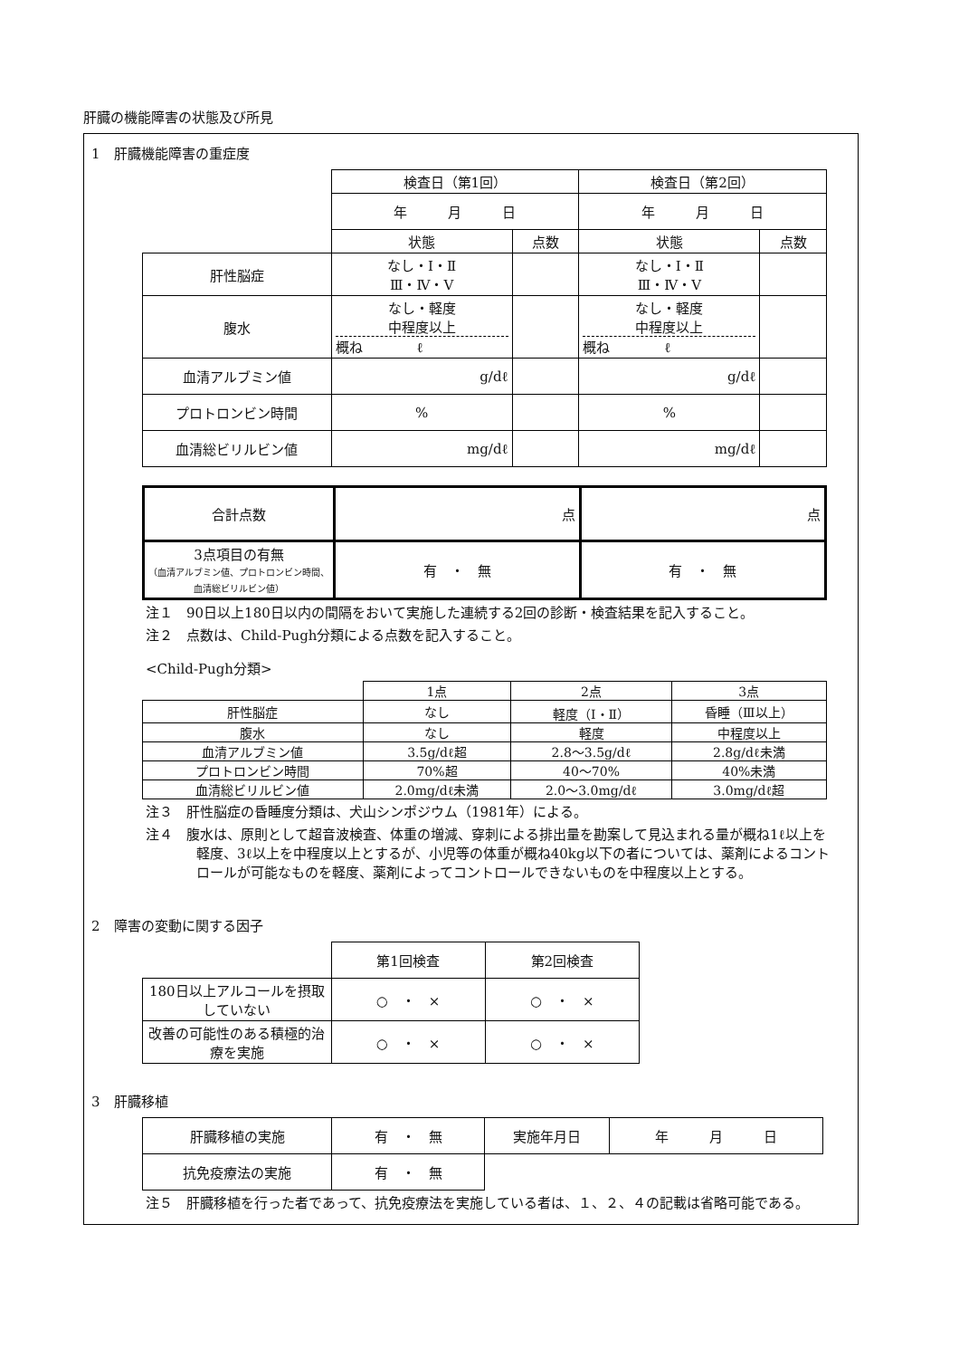肝臓の機能障害の状態及び所見
1　肝臓機能障害の重症度
| | 検査日（第1回） | | 検査日（第2回） | |
| | 年 月 日 | | 年 月 日 | |
| | 状態 | 点数 | 状態 | 点数 |
| 肝性脳症 | なし・Ⅰ・Ⅱ Ⅲ・Ⅳ・Ⅴ | | なし・Ⅰ・Ⅱ Ⅲ・Ⅳ・Ⅴ | |
| 腹水 | なし・軽度 中程度以上 概ね ℓ | | なし・軽度 中程度以上 概ね ℓ | |
| 血清アルブミン値 | g/dℓ | | g/dℓ | |
| プロトロンビン時間 | % | | % | |
| 血清総ビリルビン値 | mg/dℓ | | mg/dℓ | |
| 合計点数 | 点 | 点 |
| 3点項目の有無 （血清アルブミン値、プロトロンビン時間、血清総ビリルビン値） | 有 ・ 無 | 有 ・ 無 |
注１　90日以上180日以内の間隔をおいて実施した連続する2回の診断・検査結果を記入すること。
注２　点数は、Child-Pugh分類による点数を記入すること。
<Child-Pugh分類>
| | 1点 | 2点 | 3点 |
| 肝性脳症 | なし | 軽度（Ⅰ・Ⅱ） | 昏睡（Ⅲ以上） |
| 腹水 | なし | 軽度 | 中程度以上 |
| 血清アルブミン値 | 3.5g/dℓ超 | 2.8～3.5g/dℓ | 2.8g/dℓ未満 |
| プロトロンビン時間 | 70%超 | 40～70% | 40%未満 |
| 血清総ビリルビン値 | 2.0mg/dℓ未満 | 2.0～3.0mg/dℓ | 3.0mg/dℓ超 |
注３　肝性脳症の昏睡度分類は、犬山シンポジウム（1981年）による。
注４　腹水は、原則として超音波検査、体重の増減、穿刺による排出量を勘案して見込まれる量が概ね1ℓ以上を軽度、3ℓ以上を中程度以上とするが、小児等の体重が概ね40kg以下の者については、薬剤によるコントロールが可能なものを軽度、薬剤によってコントロールできないものを中程度以上とする。
2　障害の変動に関する因子
| | 第1回検査 | 第2回検査 |
| 180日以上アルコールを摂取していない | ○ ・ × | ○ ・ × |
| 改善の可能性のある積極的治療を実施 | ○ ・ × | ○ ・ × |
3　肝臓移植
| 肝臓移植の実施 | 有 ・ 無 | 実施年月日 | 年 月 日 |
| 抗免疫療法の実施 | 有 ・ 無 | | |
注５　肝臓移植を行った者であって、抗免疫療法を実施している者は、１、２、４の記載は省略可能である。